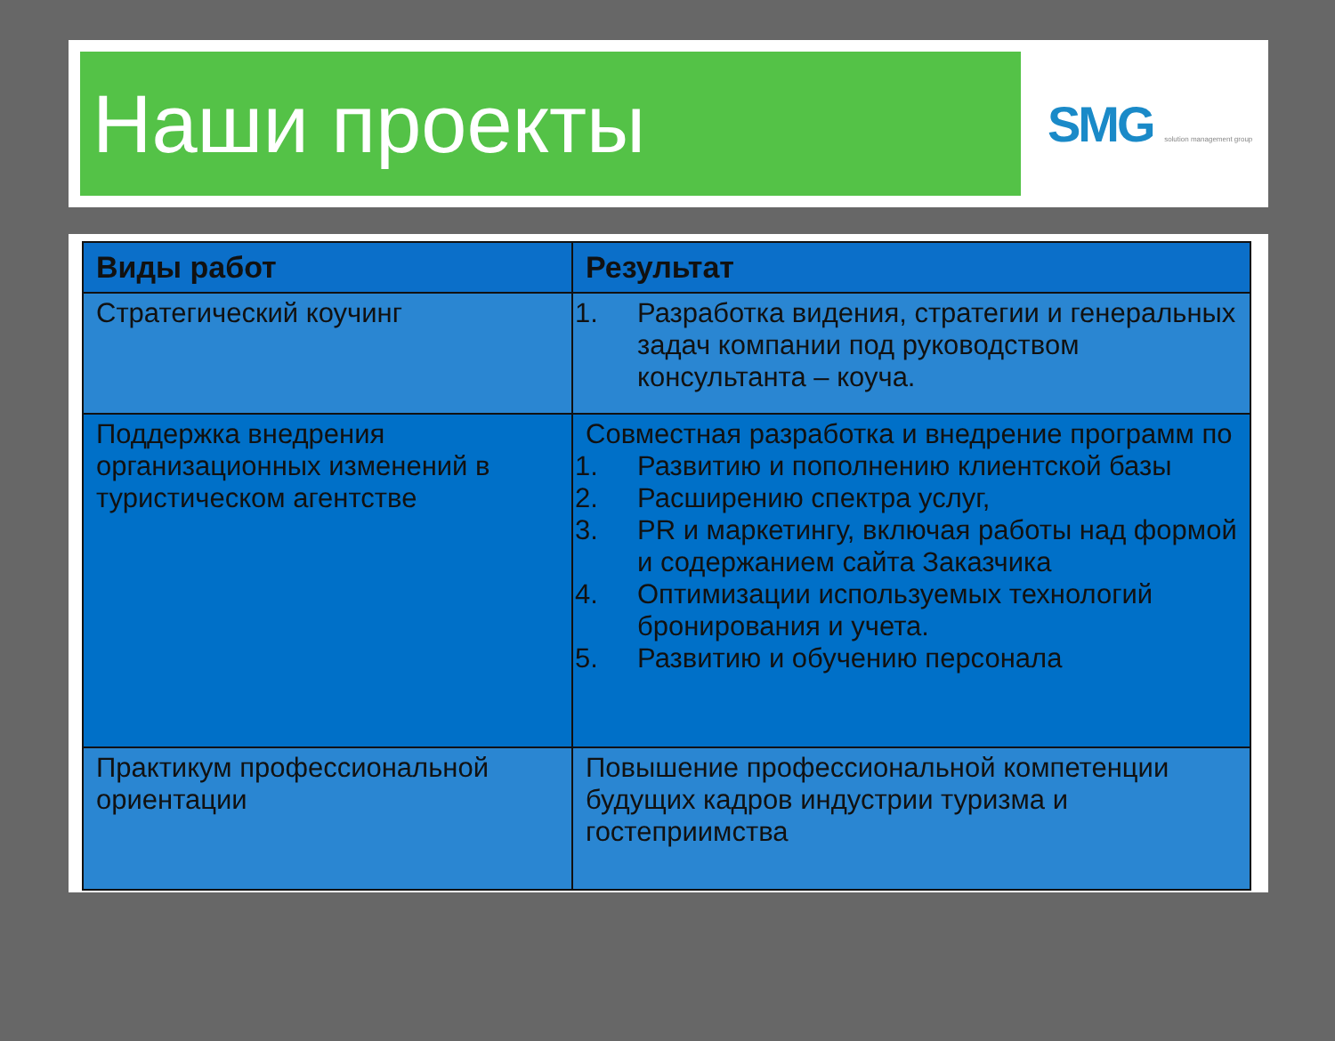Наши проекты
SMG solution management group
| Виды работ | Результат |
| --- | --- |
| Стратегический коучинг | 1. Разработка видения, стратегии и генеральных задач компании под руководством консультанта – коуча. |
| Поддержка внедрения организационных изменений в туристическом агентстве | Совместная разработка и внедрение программ по 1. Развитию и пополнению клиентской базы 2. Расширению спектра услуг, 3. PR и маркетингу, включая работы над формой и содержанием сайта Заказчика 4. Оптимизации используемых технологий бронирования и учета. 5. Развитию и обучению персонала |
| Практикум профессиональной ориентации | Повышение профессиональной компетенции будущих кадров индустрии туризма и гостеприимства |